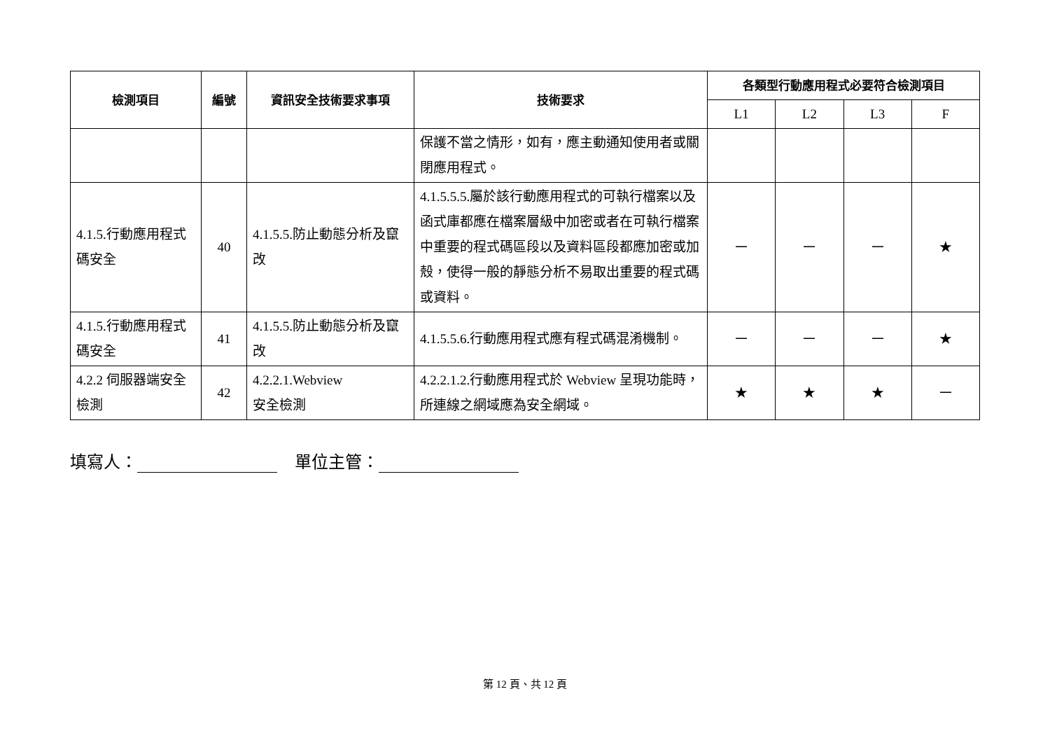| 檢測項目 | 編號 | 資訊安全技術要求事項 | 技術要求 | 各類型行動應用程式必要符合檢測項目 | | | |
| --- | --- | --- | --- | --- | --- | --- | --- |
| | | | | L1 | L2 | L3 | F |
| | | | 保護不當之情形，如有，應主動通知使用者或關閉應用程式。 | | | | |
| 4.1.5.行動應用程式碼安全 | 40 | 4.1.5.5.防止動態分析及竄改 | 4.1.5.5.5.屬於該行動應用程式的可執行檔案以及函式庫都應在檔案層級中加密或者在可執行檔案中重要的程式碼區段以及資料區段都應加密或加殼，使得一般的靜態分析不易取出重要的程式碼或資料。 | － | － | － | ★ |
| 4.1.5.行動應用程式碼安全 | 41 | 4.1.5.5.防止動態分析及竄改 | 4.1.5.5.6.行動應用程式應有程式碼混淆機制。 | － | － | － | ★ |
| 4.2.2 伺服器端安全檢測 | 42 | 4.2.2.1.Webview 安全檢測 | 4.2.2.1.2.行動應用程式於 Webview 呈現功能時，所連線之網域應為安全網域。 | ★ | ★ | ★ | － |
填寫人： 單位主管：
第 12 頁、共 12 頁